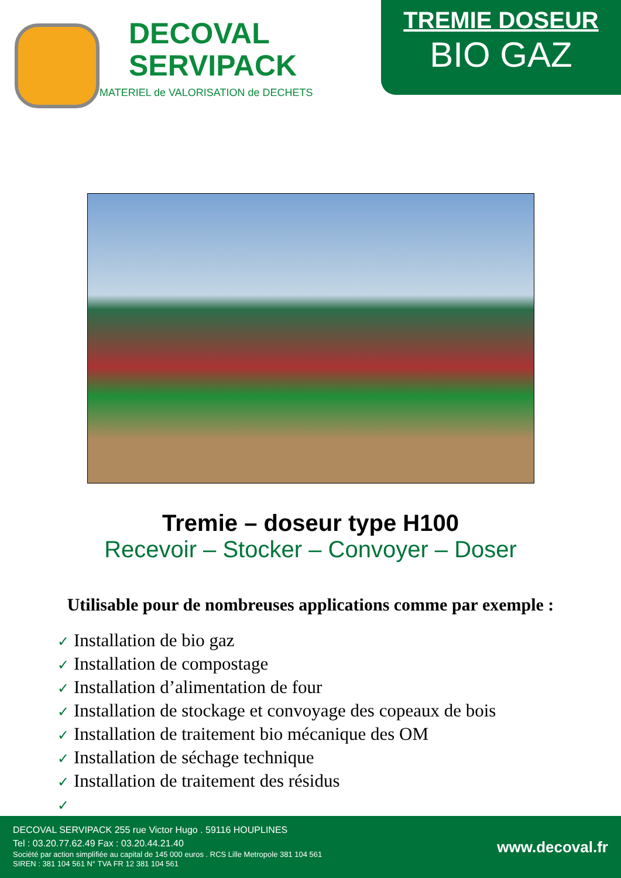DECOVAL
SERVIPACK
MATERIEL de VALORISATION de DECHETS
TREMIE DOSEUR
BIO GAZ
Tremie – doseur type H100
Recevoir – Stocker – Convoyer – Doser
Utilisable pour de nombreuses applications comme par exemple :
✓ Installation de bio gaz
✓ Installation de compostage
✓ Installation d’alimentation de four
✓ Installation de stockage et convoyage des copeaux de bois
✓ Installation de traitement bio mécanique des OM
✓ Installation de séchage technique
✓ Installation de traitement des résidus
✓
DECOVAL SERVIPACK 255 rue Victor Hugo . 59116 HOUPLINES
Tel : 03.20.77.62.49 Fax : 03.20.44.21.40
Société par action simplifiée au capital de 145 000 euros . RCS Lille Metropole 381 104 561
SIREN : 381 104 561 N° TVA FR 12 381 104 561
www.decoval.fr